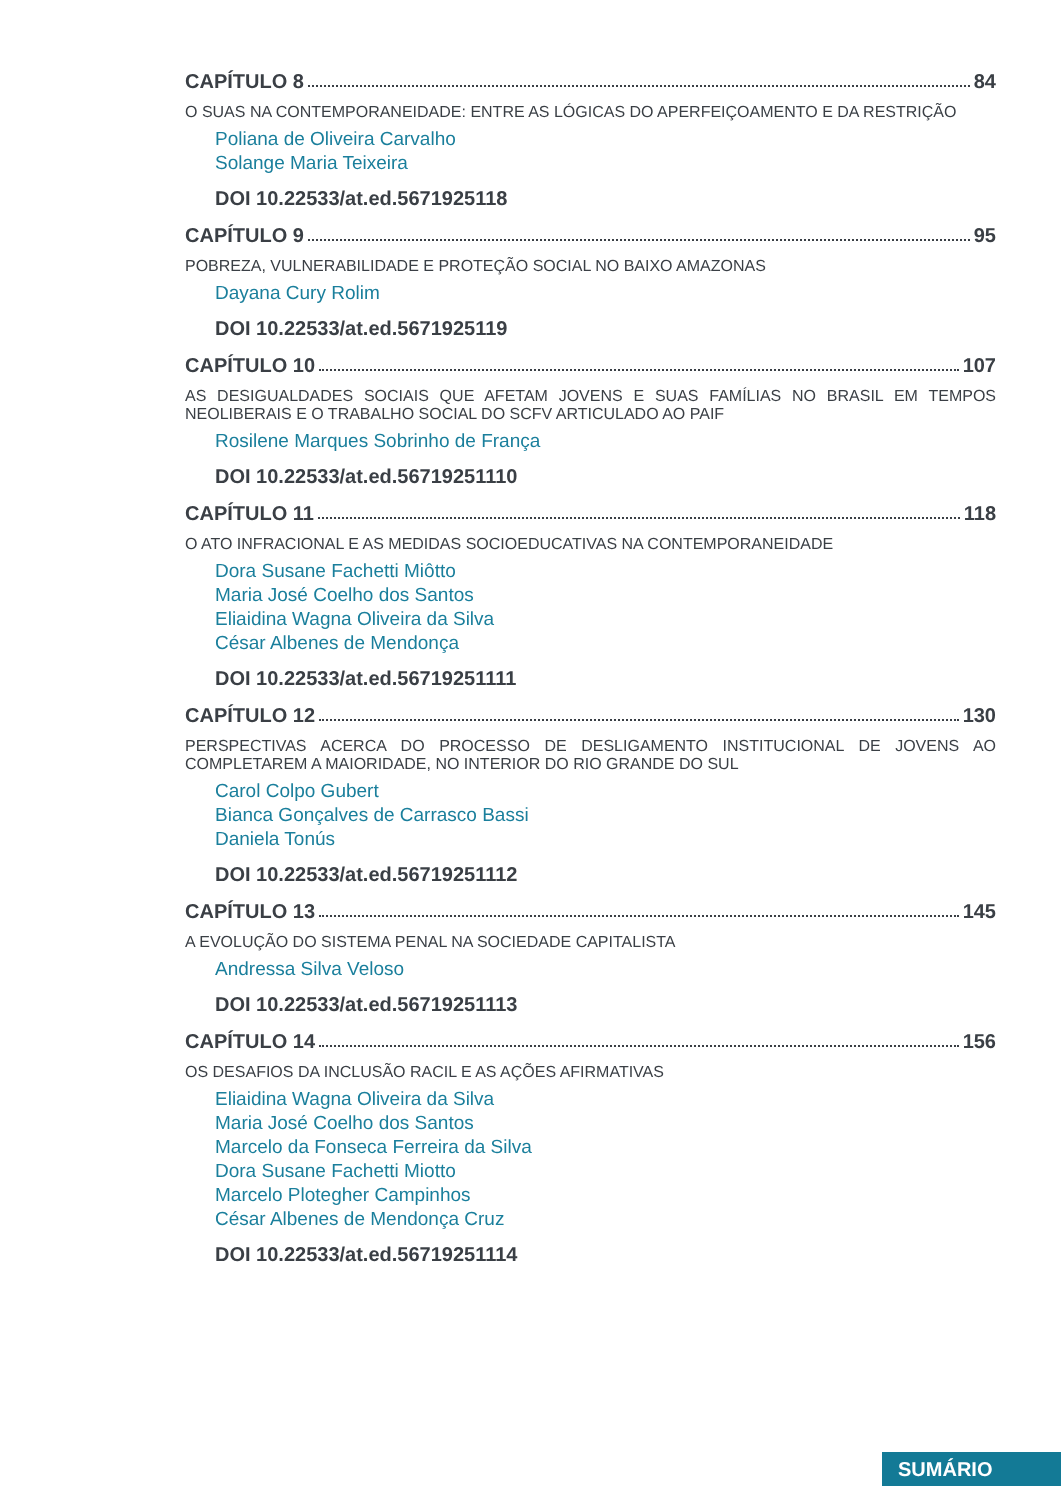CAPÍTULO 8 84
O SUAS NA CONTEMPORANEIDADE: ENTRE AS LÓGICAS DO APERFEIÇOAMENTO E DA RESTRIÇÃO
Poliana de Oliveira Carvalho
Solange Maria Teixeira
DOI 10.22533/at.ed.5671925118
CAPÍTULO 9 95
POBREZA, VULNERABILIDADE E PROTEÇÃO SOCIAL NO BAIXO AMAZONAS
Dayana Cury Rolim
DOI 10.22533/at.ed.5671925119
CAPÍTULO 10 107
AS DESIGUALDADES SOCIAIS QUE AFETAM JOVENS E SUAS FAMÍLIAS NO BRASIL EM TEMPOS NEOLIBERAIS E O TRABALHO SOCIAL DO SCFV ARTICULADO AO PAIF
Rosilene Marques Sobrinho de França
DOI 10.22533/at.ed.56719251110
CAPÍTULO 11 118
O ATO INFRACIONAL E AS MEDIDAS SOCIOEDUCATIVAS NA CONTEMPORANEIDADE
Dora Susane Fachetti Miôtto
Maria José Coelho dos Santos
Eliaidina Wagna Oliveira da Silva
César Albenes de Mendonça
DOI 10.22533/at.ed.56719251111
CAPÍTULO 12 130
PERSPECTIVAS ACERCA DO PROCESSO DE DESLIGAMENTO INSTITUCIONAL DE JOVENS AO COMPLETAREM A MAIORIDADE, NO INTERIOR DO RIO GRANDE DO SUL
Carol Colpo Gubert
Bianca Gonçalves de Carrasco Bassi
Daniela Tonús
DOI 10.22533/at.ed.56719251112
CAPÍTULO 13 145
A EVOLUÇÃO DO SISTEMA PENAL NA SOCIEDADE CAPITALISTA
Andressa Silva Veloso
DOI 10.22533/at.ed.56719251113
CAPÍTULO 14 156
OS DESAFIOS DA INCLUSÃO RACIL E AS AÇÕES AFIRMATIVAS
Eliaidina Wagna Oliveira da Silva
Maria José Coelho dos Santos
Marcelo da Fonseca Ferreira da Silva
Dora Susane Fachetti Miotto
Marcelo Plotegher Campinhos
César Albenes de Mendonça Cruz
DOI 10.22533/at.ed.56719251114
SUMÁRIO